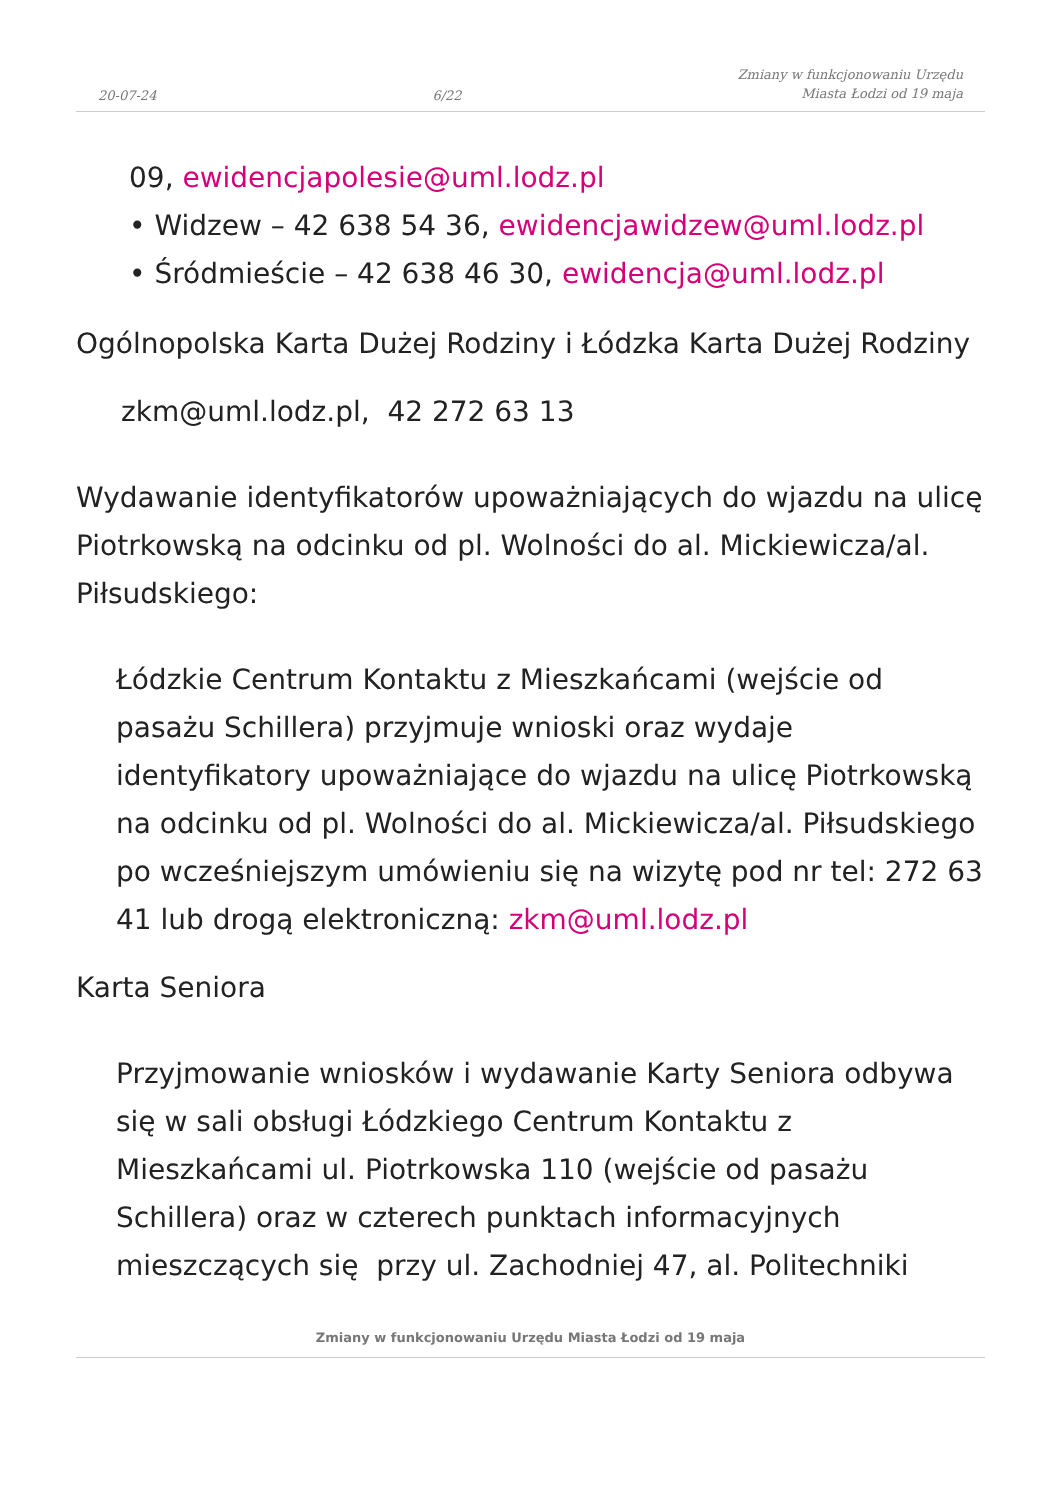20-07-24 6/22 Zmiany w funkcjonowaniu Urzędu
Miasta Łodzi od 19 maja
09, ewidencjapolesie@uml.lodz.pl
• Widzew – 42 638 54 36, ewidencjawidzew@uml.lodz.pl
• Śródmieście – 42 638 46 30, ewidencja@uml.lodz.pl
Ogólnopolska Karta Dużej Rodziny i Łódzka Karta Dużej Rodziny
zkm@uml.lodz.pl, 42 272 63 13
Wydawanie identyfikatorów upoważniających do wjazdu na ulicę Piotrkowską na odcinku od pl. Wolności do al. Mickiewicza/al. Piłsudskiego:
Łódzkie Centrum Kontaktu z Mieszkańcami (wejście od pasażu Schillera) przyjmuje wnioski oraz wydaje identyfikatory upoważniające do wjazdu na ulicę Piotrkowską na odcinku od pl. Wolności do al. Mickiewicza/al. Piłsudskiego po wcześniejszym umówieniu się na wizytę pod nr tel: 272 63 41 lub drogą elektroniczną: zkm@uml.lodz.pl
Karta Seniora
Przyjmowanie wniosków i wydawanie Karty Seniora odbywa się w sali obsługi Łódzkiego Centrum Kontaktu z Mieszkańcami ul. Piotrkowska 110 (wejście od pasażu Schillera) oraz w czterech punktach informacyjnych mieszczących się przy ul. Zachodniej 47, al. Politechniki
Zmiany w funkcjonowaniu Urzędu Miasta Łodzi od 19 maja